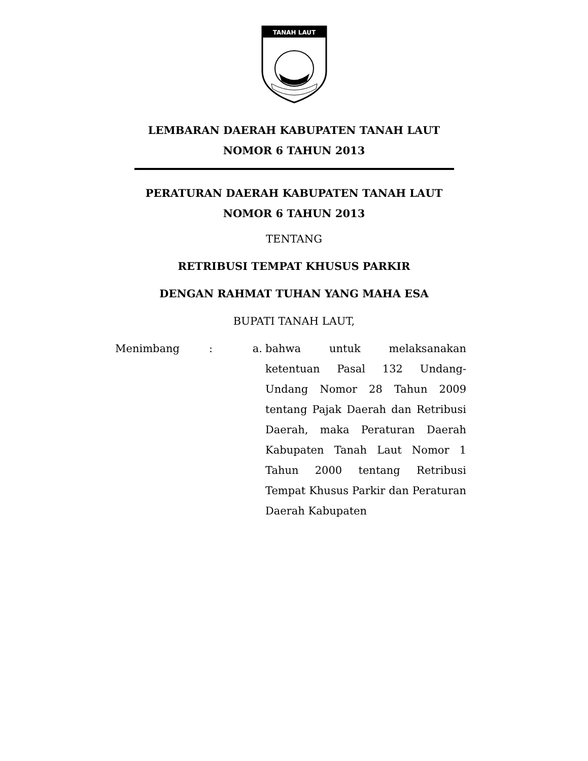TANAH LAUT
LEMBARAN DAERAH KABUPATEN TANAH LAUT
NOMOR 6 TAHUN 2013
PERATURAN DAERAH KABUPATEN TANAH LAUT
NOMOR 6 TAHUN 2013
TENTANG
RETRIBUSI TEMPAT KHUSUS PARKIR
DENGAN RAHMAT TUHAN YANG MAHA ESA
BUPATI TANAH LAUT,
Menimbang : a. bahwa untuk melaksanakan ketentuan Pasal 132 Undang-Undang Nomor 28 Tahun 2009 tentang Pajak Daerah dan Retribusi Daerah, maka Peraturan Daerah Kabupaten Tanah Laut Nomor 1 Tahun 2000 tentang Retribusi Tempat Khusus Parkir dan Peraturan Daerah Kabupaten